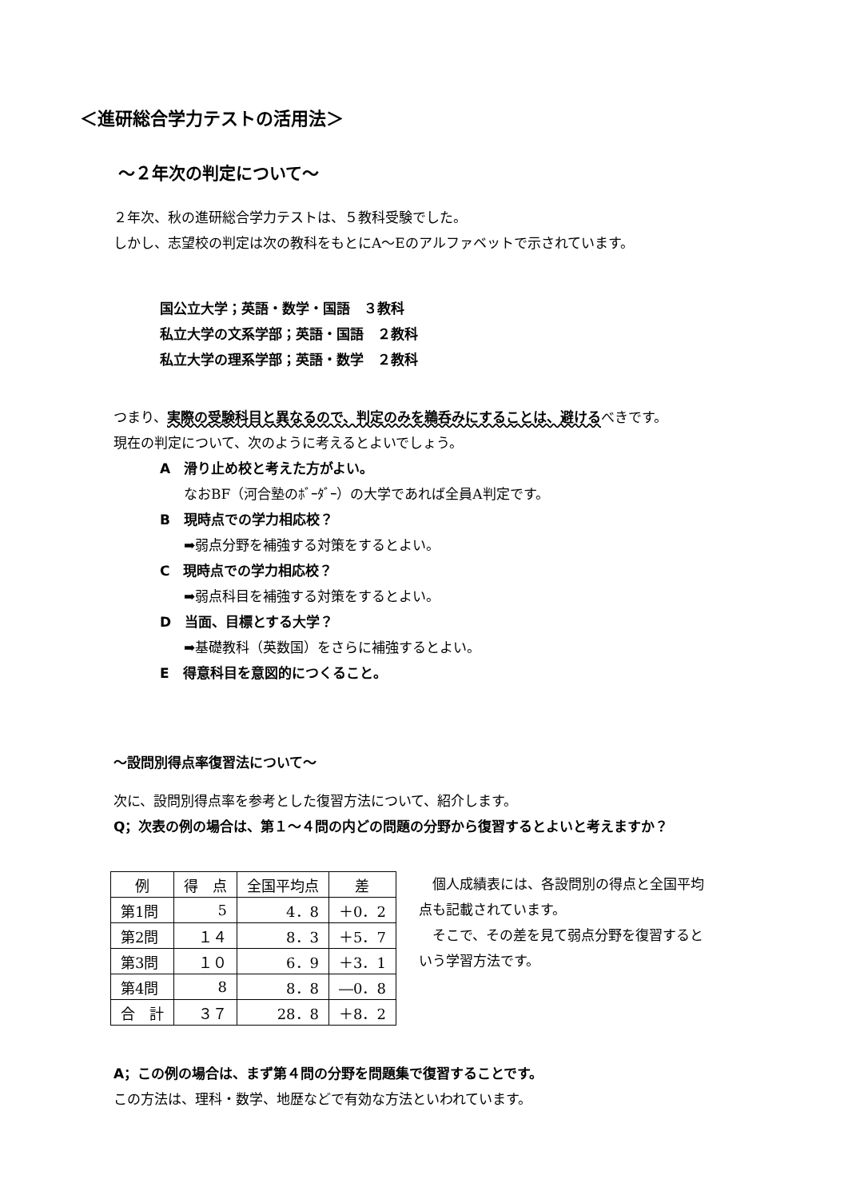＜進研総合学力テストの活用法＞
～２年次の判定について～
２年次、秋の進研総合学力テストは、５教科受験でした。
しかし、志望校の判定は次の教科をもとにA～Eのアルファベットで示されています。
国公立大学；英語・数学・国語　３教科
私立大学の文系学部；英語・国語　２教科
私立大学の理系学部；英語・数学　２教科
つまり、実際の受験科目と異なるので、判定のみを鵜呑みにすることは、避けるべきです。
現在の判定について、次のように考えるとよいでしょう。
A　滑り止め校と考えた方がよい。
なおBF（河合塾のﾎﾞｰﾀﾞｰ）の大学であれば全員A判定です。
B　現時点での学力相応校？
➡弱点分野を補強する対策をするとよい。
C　現時点での学力相応校？
➡弱点科目を補強する対策をするとよい。
D　当面、目標とする大学？
➡基礎教科（英数国）をさらに補強するとよい。
E　得意科目を意図的につくること。
～設問別得点率復習法について～
次に、設問別得点率を参考とした復習方法について、紹介します。
Q；次表の例の場合は、第１～４問の内どの問題の分野から復習するとよいと考えますか？
| 例 | 得 点 | 全国平均点 | 差 |
| --- | --- | --- | --- |
| 第1問 | 5 | 4．8 | ＋0．2 |
| 第2問 | １４ | 8．3 | ＋5．7 |
| 第3問 | １０ | 6．9 | ＋3．1 |
| 第4問 | 8 | 8．8 | ―0．8 |
| 合 計 | ３７ | 28．8 | ＋8．2 |
　個人成績表には、各設問別の得点と全国平均点も記載されています。
　そこで、その差を見て弱点分野を復習するという学習方法です。
A；この例の場合は、まず第４問の分野を問題集で復習することです。
この方法は、理科・数学、地歴などで有効な方法といわれています。